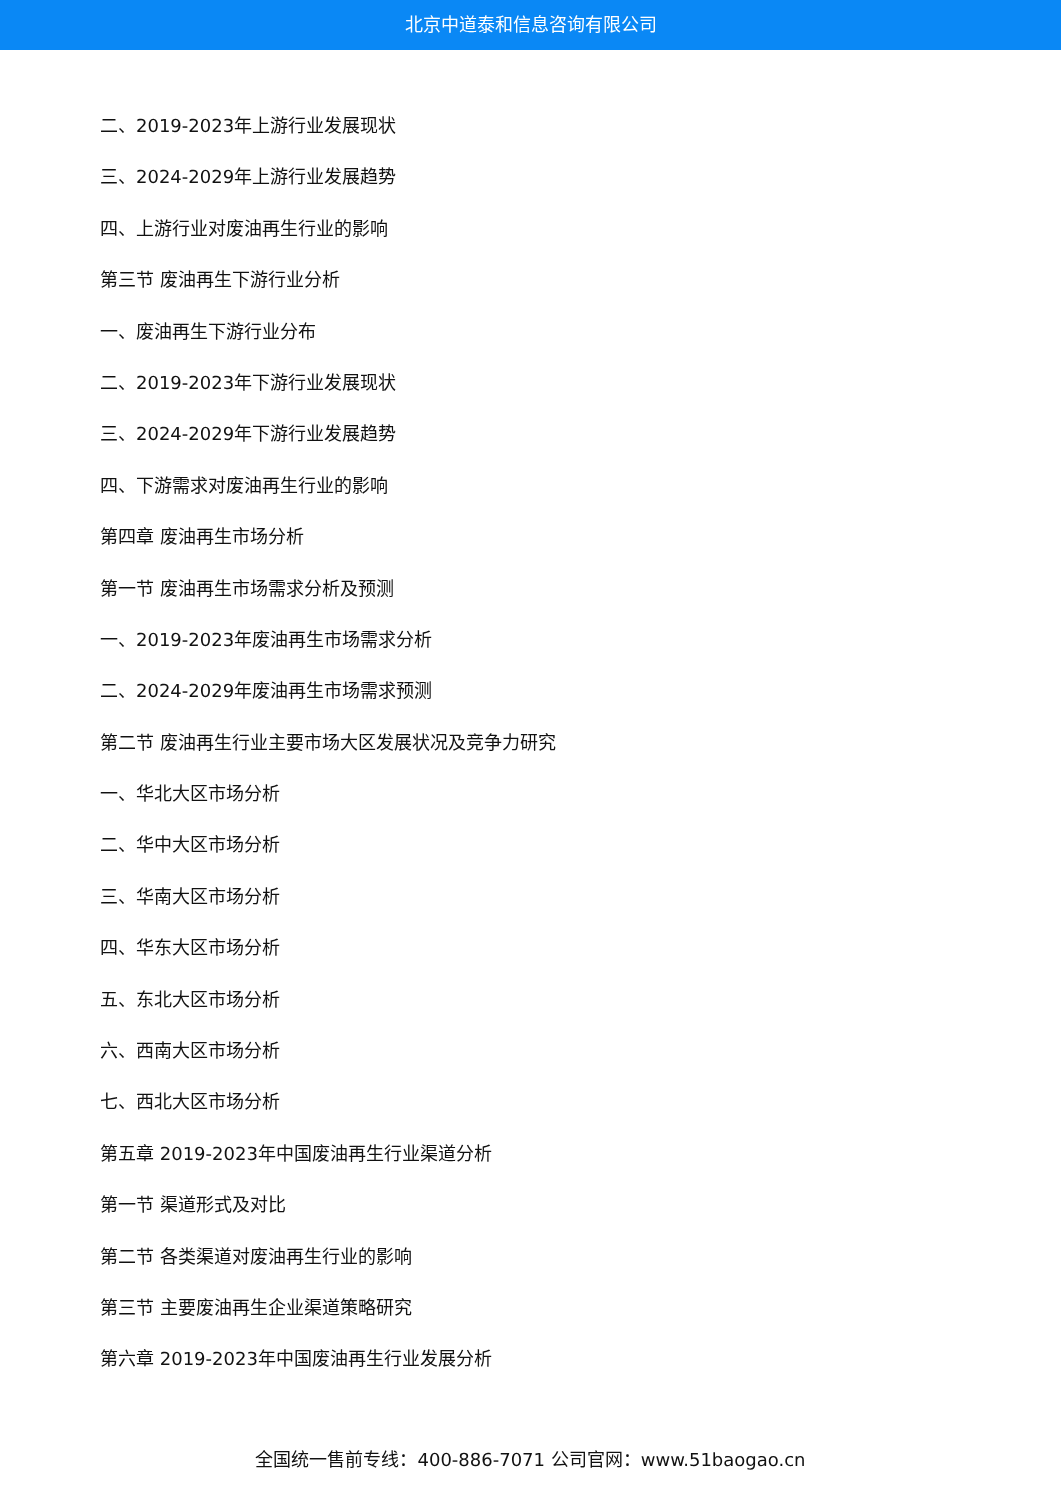北京中道泰和信息咨询有限公司
二、2019-2023年上游行业发展现状
三、2024-2029年上游行业发展趋势
四、上游行业对废油再生行业的影响
第三节 废油再生下游行业分析
一、废油再生下游行业分布
二、2019-2023年下游行业发展现状
三、2024-2029年下游行业发展趋势
四、下游需求对废油再生行业的影响
第四章 废油再生市场分析
第一节 废油再生市场需求分析及预测
一、2019-2023年废油再生市场需求分析
二、2024-2029年废油再生市场需求预测
第二节 废油再生行业主要市场大区发展状况及竞争力研究
一、华北大区市场分析
二、华中大区市场分析
三、华南大区市场分析
四、华东大区市场分析
五、东北大区市场分析
六、西南大区市场分析
七、西北大区市场分析
第五章 2019-2023年中国废油再生行业渠道分析
第一节 渠道形式及对比
第二节 各类渠道对废油再生行业的影响
第三节 主要废油再生企业渠道策略研究
第六章 2019-2023年中国废油再生行业发展分析
全国统一售前专线：400-886-7071 公司官网：www.51baogao.cn